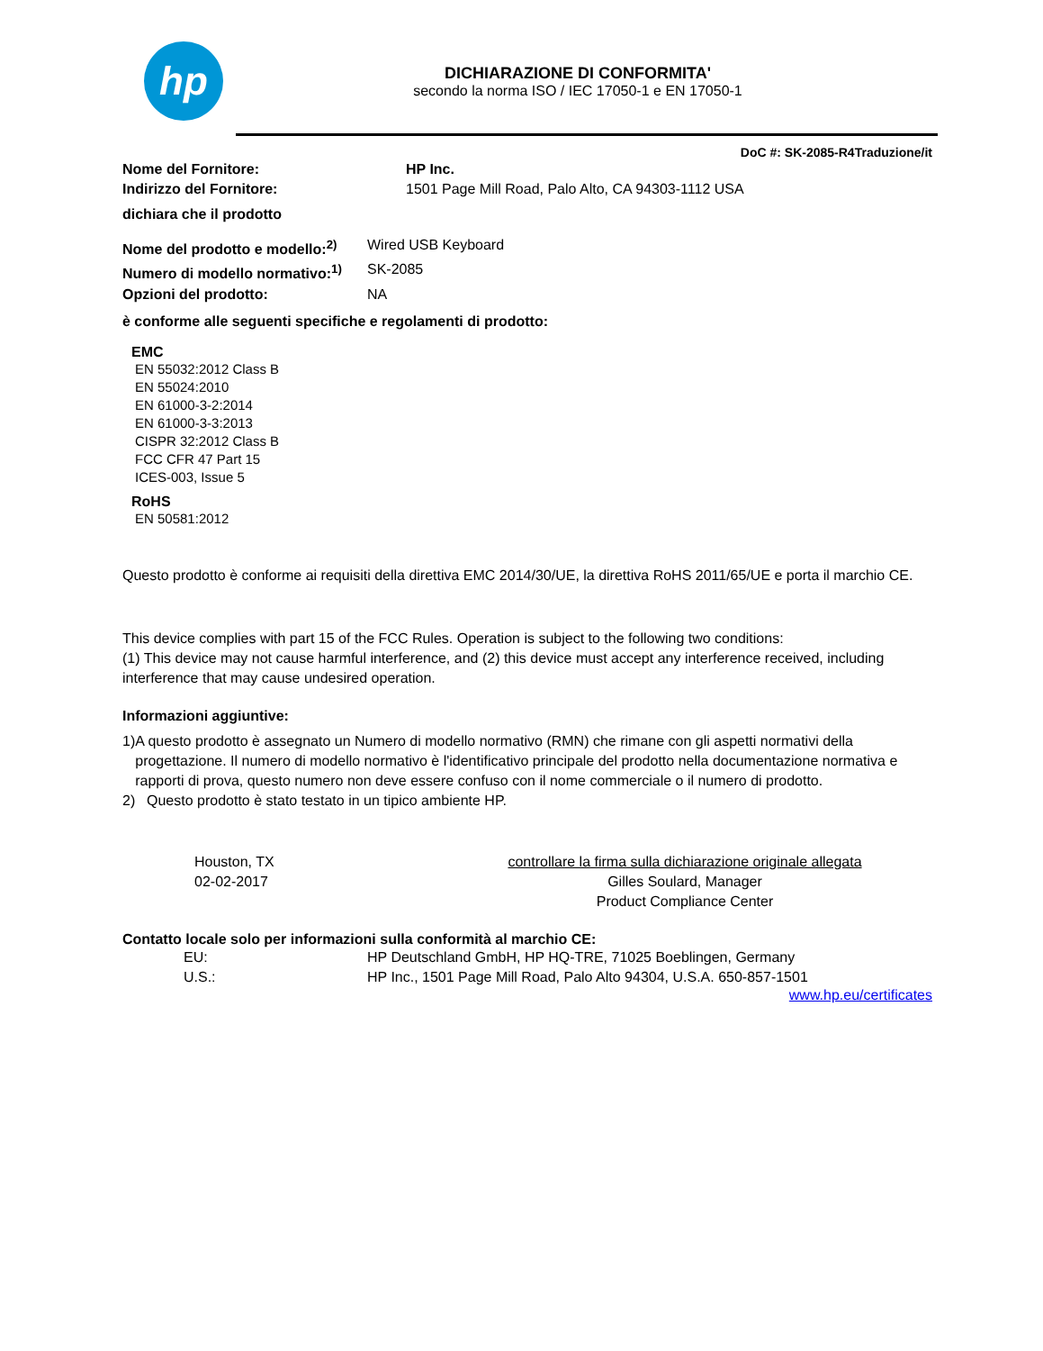hp
DICHIARAZIONE DI CONFORMITA'
secondo la norma ISO / IEC 17050-1 e EN 17050-1
DoC #: SK-2085-R4Traduzione/it
Nome del Fornitore: HP Inc.
Indirizzo del Fornitore: 1501 Page Mill Road, Palo Alto, CA 94303-1112 USA
dichiara che il prodotto
Nome del prodotto e modello:<sup>2)</sup> Wired USB Keyboard
Numero di modello normativo:<sup>1)</sup> SK-2085
Opzioni del prodotto: NA
è conforme alle seguenti specifiche e regolamenti di prodotto:
EMC
EN 55032:2012 Class B
EN 55024:2010
EN 61000-3-2:2014
EN 61000-3-3:2013
CISPR 32:2012 Class B
FCC CFR 47 Part 15
ICES-003, Issue 5
RoHS
EN 50581:2012
Questo prodotto è conforme ai requisiti della direttiva EMC 2014/30/UE, la direttiva RoHS 2011/65/UE e porta il marchio CE.
This device complies with part 15 of the FCC Rules. Operation is subject to the following two conditions:
(1) This device may not cause harmful interference, and (2) this device must accept any interference received, including interference that may cause undesired operation.
Informazioni aggiuntive:
1) A questo prodotto è assegnato un Numero di modello normativo (RMN) che rimane con gli aspetti normativi della progettazione. Il numero di modello normativo è l'identificativo principale del prodotto nella documentazione normativa e rapporti di prova, questo numero non deve essere confuso con il nome commerciale o il numero di prodotto.
2) Questo prodotto è stato testato in un tipico ambiente HP.
Houston, TX
02-02-2017
controllare la firma sulla dichiarazione originale allegata
Gilles Soulard, Manager
Product Compliance Center
Contatto locale solo per informazioni sulla conformità al marchio CE:
EU: HP Deutschland GmbH, HP HQ-TRE, 71025 Boeblingen, Germany
U.S.: HP Inc., 1501 Page Mill Road, Palo Alto 94304, U.S.A. 650-857-1501
www.hp.eu/certificates